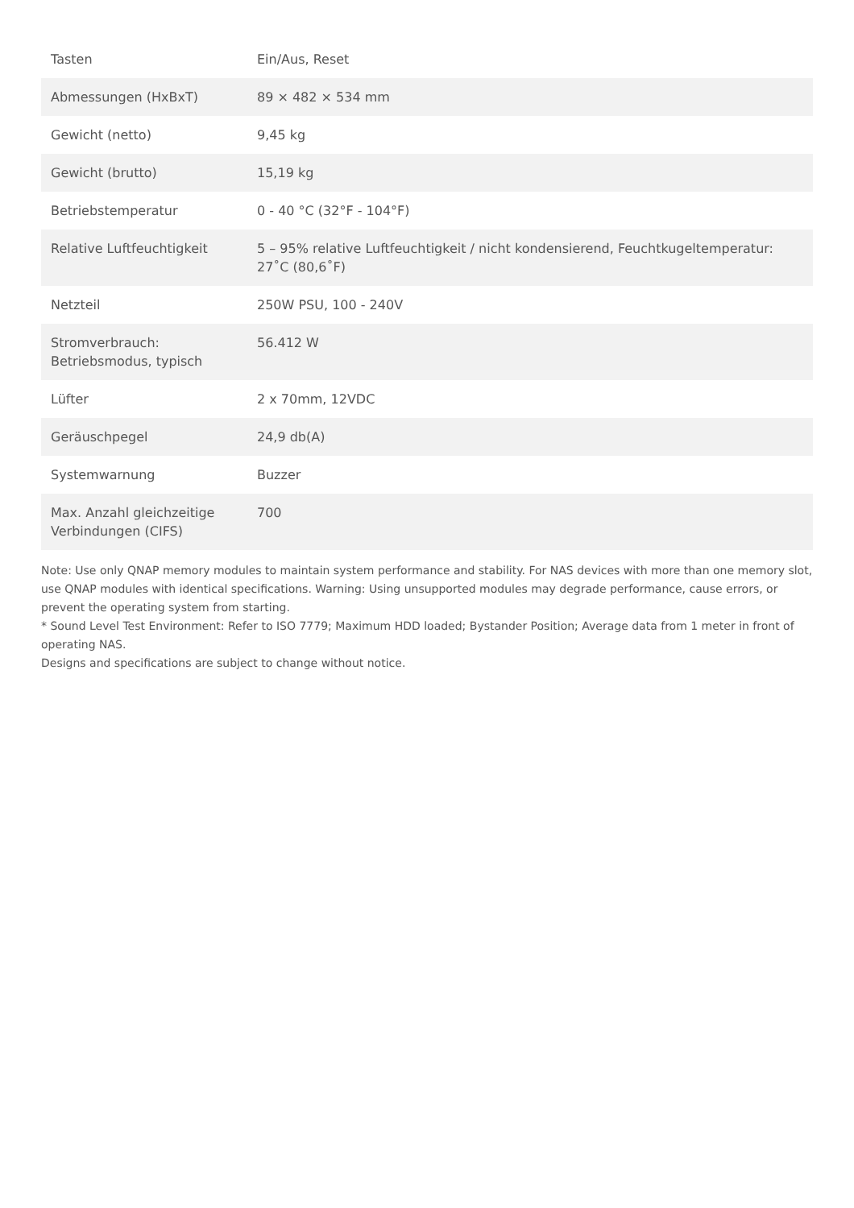| Tasten | Ein/Aus, Reset |
| Abmessungen (HxBxT) | 89 × 482 × 534 mm |
| Gewicht (netto) | 9,45 kg |
| Gewicht (brutto) | 15,19 kg |
| Betriebstemperatur | 0 - 40 °C (32°F - 104°F) |
| Relative Luftfeuchtigkeit | 5 – 95% relative Luftfeuchtigkeit / nicht kondensierend, Feuchtkugeltemperatur: 27˚C (80,6˚F) |
| Netzteil | 250W PSU, 100 - 240V |
| Stromverbrauch: Betriebsmodus, typisch | 56.412 W |
| Lüfter | 2 x 70mm, 12VDC |
| Geräuschpegel | 24,9 db(A) |
| Systemwarnung | Buzzer |
| Max. Anzahl gleichzeitige Verbindungen (CIFS) | 700 |
Note: Use only QNAP memory modules to maintain system performance and stability. For NAS devices with more than one memory slot, use QNAP modules with identical specifications. Warning: Using unsupported modules may degrade performance, cause errors, or prevent the operating system from starting.
* Sound Level Test Environment: Refer to ISO 7779; Maximum HDD loaded; Bystander Position; Average data from 1 meter in front of operating NAS.
Designs and specifications are subject to change without notice.